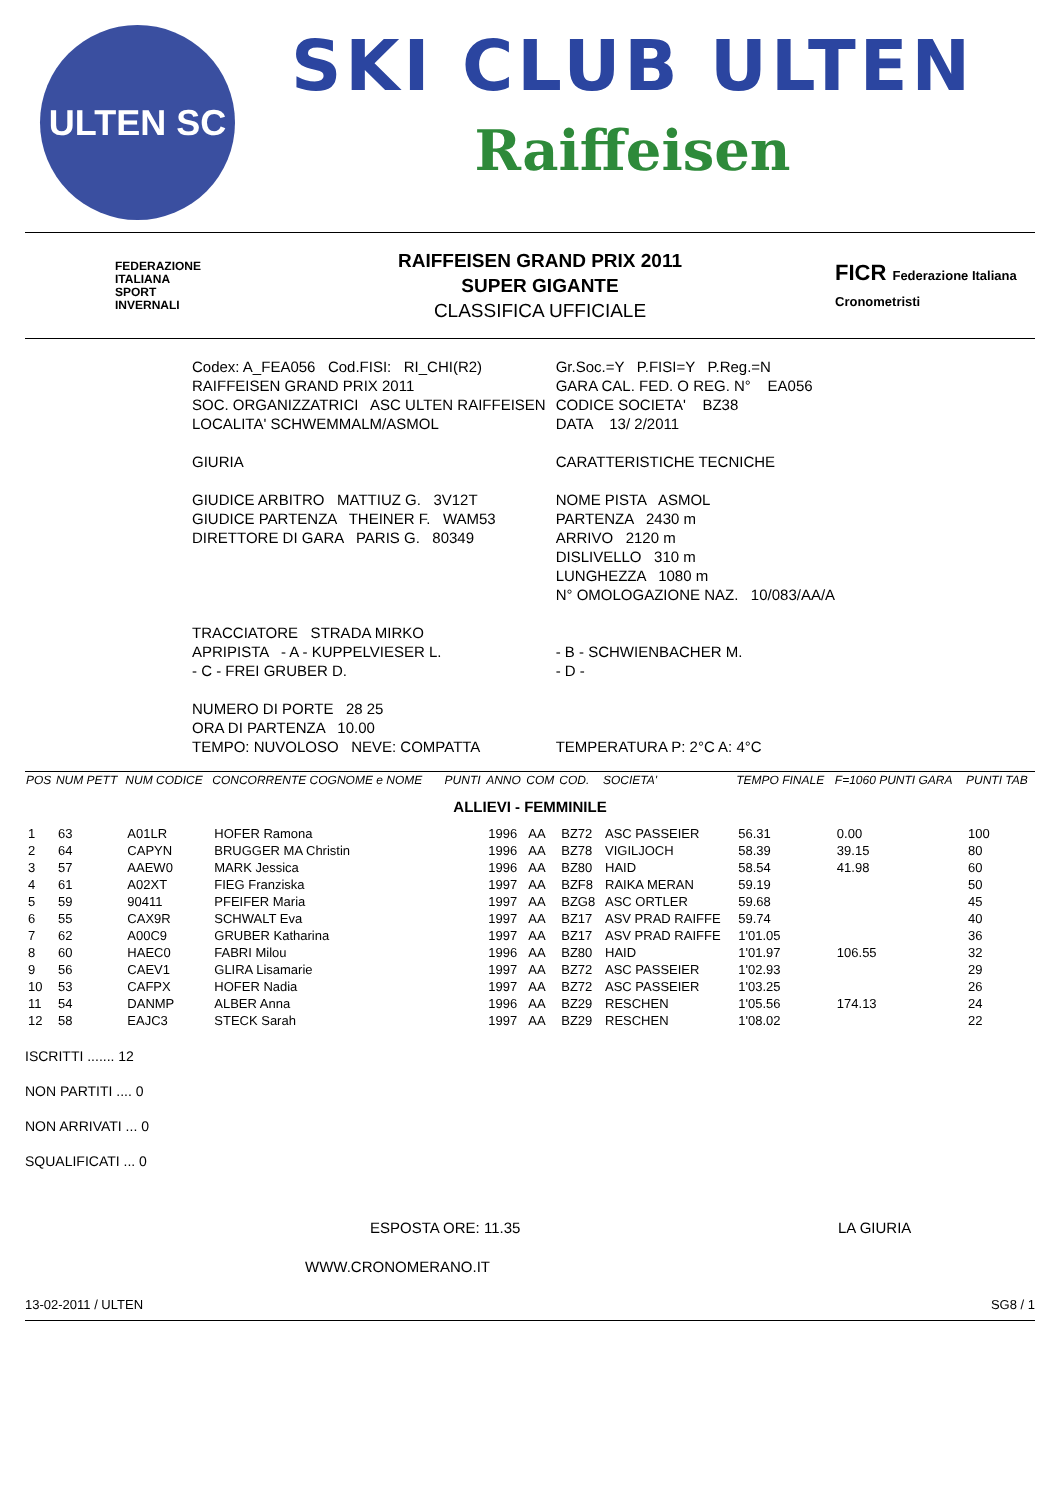ULTEN SC
SKI CLUB ULTEN
Raiffeisen
FEDERAZIONE
ITALIANA
SPORT
INVERNALI
RAIFFEISEN GRAND PRIX 2011
SUPER GIGANTE
CLASSIFICA UFFICIALE
FICR Federazione Italiana Cronometristi
| Codex: A_FEA056 Cod.FISI: RI_CHI(R2) | Gr.Soc.=Y P.FISI=Y P.Reg.=N |
| RAIFFEISEN GRAND PRIX 2011 | GARA CAL. FED. O REG. N° EA056 |
| SOC. ORGANIZZATRICI ASC ULTEN RAIFFEISEN | CODICE SOCIETA' BZ38 |
| LOCALITA' SCHWEMMALM/ASMOL | DATA 13/ 2/2011 |
| GIURIA | CARATTERISTICHE TECNICHE |
| GIUDICE ARBITRO MATTIUZ G. 3V12T | NOME PISTA ASMOL |
| GIUDICE PARTENZA THEINER F. WAM53 | PARTENZA 2430 m |
| DIRETTORE DI GARA PARIS G. 80349 | ARRIVO 2120 m |
| | DISLIVELLO 310 m |
| | LUNGHEZZA 1080 m |
| | N° OMOLOGAZIONE NAZ. 10/083/AA/A |
| TRACCIATORE STRADA MIRKO | |
| APRIPISTA - A - KUPPELVIESER L. | - B - SCHWIENBACHER M. |
| - C - FREI GRUBER D. | - D - |
| NUMERO DI PORTE 28 25 | |
| ORA DI PARTENZA 10.00 | |
| TEMPO: NUVOLOSO NEVE: COMPATTA | TEMPERATURA P: 2°C A: 4°C |
| POS | NUM PETT | NUM CODICE | CONCORRENTE COGNOME e NOME | PUNTI | ANNO | COM | COD. | SOCIETA' | TEMPO FINALE | F=1060 PUNTI GARA | PUNTI TAB |
| --- | --- | --- | --- | --- | --- | --- | --- | --- | --- | --- | --- |
| ALLIEVI - FEMMINILE | | | | | | | | | | | |
| 1 | 63 | A01LR | HOFER Ramona | | 1996 | AA | BZ72 | ASC PASSEIER | 56.31 | 0.00 | 100 |
| 2 | 64 | CAPYN | BRUGGER MA Christin | | 1996 | AA | BZ78 | VIGILJOCH | 58.39 | 39.15 | 80 |
| 3 | 57 | AAEW0 | MARK Jessica | | 1996 | AA | BZ80 | HAID | 58.54 | 41.98 | 60 |
| 4 | 61 | A02XT | FIEG Franziska | | 1997 | AA | BZF8 | RAIKA MERAN | 59.19 | | 50 |
| 5 | 59 | 90411 | PFEIFER Maria | | 1997 | AA | BZG8 | ASC ORTLER | 59.68 | | 45 |
| 6 | 55 | CAX9R | SCHWALT Eva | | 1997 | AA | BZ17 | ASV PRAD RAIFFE | 59.74 | | 40 |
| 7 | 62 | A00C9 | GRUBER Katharina | | 1997 | AA | BZ17 | ASV PRAD RAIFFE | 1'01.05 | | 36 |
| 8 | 60 | HAEC0 | FABRI Milou | | 1996 | AA | BZ80 | HAID | 1'01.97 | 106.55 | 32 |
| 9 | 56 | CAEV1 | GLIRA Lisamarie | | 1997 | AA | BZ72 | ASC PASSEIER | 1'02.93 | | 29 |
| 10 | 53 | CAFPX | HOFER Nadia | | 1997 | AA | BZ72 | ASC PASSEIER | 1'03.25 | | 26 |
| 11 | 54 | DANMP | ALBER Anna | | 1996 | AA | BZ29 | RESCHEN | 1'05.56 | 174.13 | 24 |
| 12 | 58 | EAJC3 | STECK Sarah | | 1997 | AA | BZ29 | RESCHEN | 1'08.02 | | 22 |
ISCRITTI ....... 12
NON PARTITI .... 0
NON ARRIVATI ... 0
SQUALIFICATI ... 0
ESPOSTA ORE: 11.35 LA GIURIA
WWW.CRONOMERANO.IT
13-02-2011 / ULTEN SG8 / 1